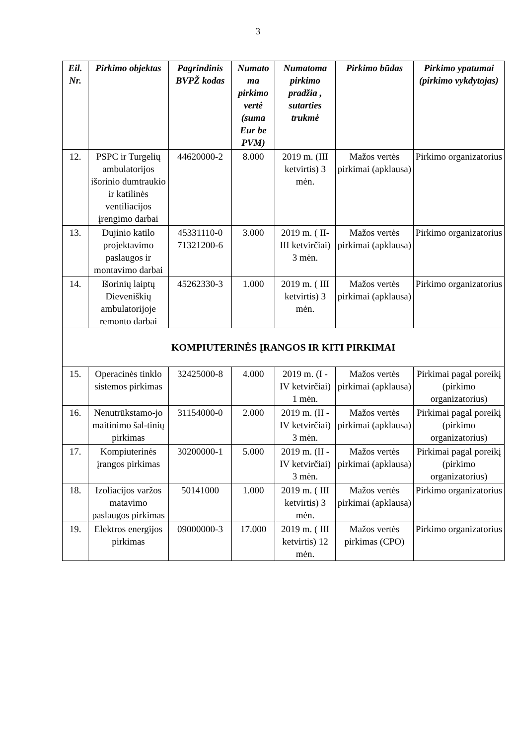3
| Eil. Nr. | Pirkimo objektas | Pagrindinis BVPŽ kodas | Numato ma pirkimo vertė (suma Eur be PVM) | Numatoma pirkimo pradžia , sutarties trukmė | Pirkimo būdas | Pirkimo ypatumai (pirkimo vykdytojas) |
| --- | --- | --- | --- | --- | --- | --- |
| 12. | PSPC ir Turgelių ambulatorijos išorinio dumtraukio ir katilinės ventiliacijos įrengimo darbai | 44620000-2 | 8.000 | 2019 m. (III ketvirtis) 3 mėn. | Mažos vertės pirkimai (apklausa) | Pirkimo organizatorius |
| 13. | Dujinio katilo projektavimo paslaugos ir montavimo darbai | 45331110-0 71321200-6 | 3.000 | 2019 m. ( II- III ketvirčiai) 3 mėn. | Mažos vertės pirkimai (apklausa) | Pirkimo organizatorius |
| 14. | Išorinių laiptų Dieveniškių ambulatorijoje remonto darbai | 45262330-3 | 1.000 | 2019 m. ( III ketvirtis) 3 mėn. | Mažos vertės pirkimai (apklausa) | Pirkimo organizatorius |
| KOMPIUTERINĖS ĮRANGOS IR KITI PIRKIMAI | | | | | | |
| 15. | Operacinės tinklo sistemos pirkimas | 32425000-8 | 4.000 | 2019 m. (I - IV ketvirčiai) 1 mėn. | Mažos vertės pirkimai (apklausa) | Pirkimai pagal poreikį (pirkimo organizatorius) |
| 16. | Nenutrūkstamo-jo maitinimo šal-tinių pirkimas | 31154000-0 | 2.000 | 2019 m. (II - IV ketvirčiai) 3 mėn. | Mažos vertės pirkimai (apklausa) | Pirkimai pagal poreikį (pirkimo organizatorius) |
| 17. | Kompiuterinės įrangos pirkimas | 30200000-1 | 5.000 | 2019 m. (II - IV ketvirčiai) 3 mėn. | Mažos vertės pirkimai (apklausa) | Pirkimai pagal poreikį (pirkimo organizatorius) |
| 18. | Izoliacijos varžos matavimo paslaugos pirkimas | 50141000 | 1.000 | 2019 m. ( III ketvirtis) 3 mėn. | Mažos vertės pirkimai (apklausa) | Pirkimo organizatorius |
| 19. | Elektros energijos pirkimas | 09000000-3 | 17.000 | 2019 m. ( III ketvirtis) 12 mėn. | Mažos vertės pirkimas (CPO) | Pirkimo organizatorius |